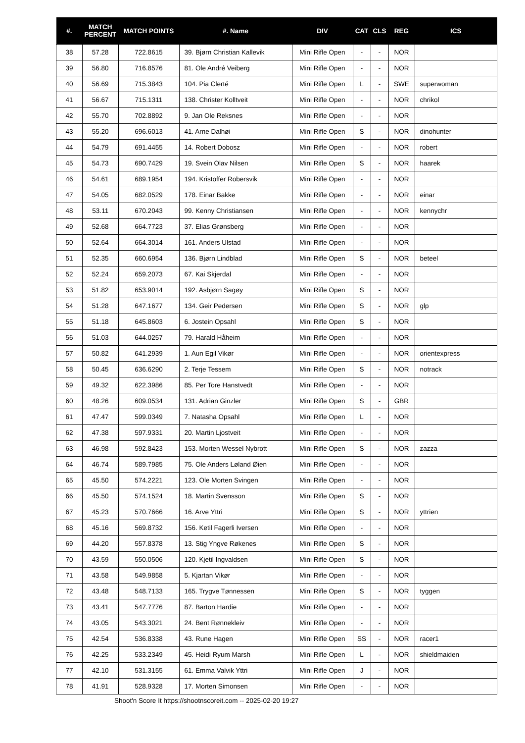| #. | MATCH PERCENT | MATCH POINTS | #. Name | DIV | CAT | CLS | REG | ICS |
| --- | --- | --- | --- | --- | --- | --- | --- | --- |
| 38 | 57.28 | 722.8615 | 39. Bjørn Christian Kallevik | Mini Rifle Open | - | - | NOR | |
| 39 | 56.80 | 716.8576 | 81. Ole André Veiberg | Mini Rifle Open | - | - | NOR | |
| 40 | 56.69 | 715.3843 | 104. Pia Clerté | Mini Rifle Open | L | - | SWE | superwoman |
| 41 | 56.67 | 715.1311 | 138. Christer Kolltveit | Mini Rifle Open | - | - | NOR | chrikol |
| 42 | 55.70 | 702.8892 | 9. Jan Ole Reksnes | Mini Rifle Open | - | - | NOR | |
| 43 | 55.20 | 696.6013 | 41. Arne Dalhøi | Mini Rifle Open | S | - | NOR | dinohunter |
| 44 | 54.79 | 691.4455 | 14. Robert Dobosz | Mini Rifle Open | - | - | NOR | robert |
| 45 | 54.73 | 690.7429 | 19. Svein Olav Nilsen | Mini Rifle Open | S | - | NOR | haarek |
| 46 | 54.61 | 689.1954 | 194. Kristoffer Robersvik | Mini Rifle Open | - | - | NOR | |
| 47 | 54.05 | 682.0529 | 178. Einar Bakke | Mini Rifle Open | - | - | NOR | einar |
| 48 | 53.11 | 670.2043 | 99. Kenny Christiansen | Mini Rifle Open | - | - | NOR | kennychr |
| 49 | 52.68 | 664.7723 | 37. Elias Grønsberg | Mini Rifle Open | - | - | NOR | |
| 50 | 52.64 | 664.3014 | 161. Anders Ulstad | Mini Rifle Open | - | - | NOR | |
| 51 | 52.35 | 660.6954 | 136. Bjørn Lindblad | Mini Rifle Open | S | - | NOR | beteel |
| 52 | 52.24 | 659.2073 | 67. Kai Skjerdal | Mini Rifle Open | - | - | NOR | |
| 53 | 51.82 | 653.9014 | 192. Asbjørn Sagøy | Mini Rifle Open | S | - | NOR | |
| 54 | 51.28 | 647.1677 | 134. Geir Pedersen | Mini Rifle Open | S | - | NOR | glp |
| 55 | 51.18 | 645.8603 | 6. Jostein Opsahl | Mini Rifle Open | S | - | NOR | |
| 56 | 51.03 | 644.0257 | 79. Harald Håheim | Mini Rifle Open | - | - | NOR | |
| 57 | 50.82 | 641.2939 | 1. Aun Egil Vikør | Mini Rifle Open | - | - | NOR | orientexpress |
| 58 | 50.45 | 636.6290 | 2. Terje Tessem | Mini Rifle Open | S | - | NOR | notrack |
| 59 | 49.32 | 622.3986 | 85. Per Tore Hanstvedt | Mini Rifle Open | - | - | NOR | |
| 60 | 48.26 | 609.0534 | 131. Adrian Ginzler | Mini Rifle Open | S | - | GBR | |
| 61 | 47.47 | 599.0349 | 7. Natasha Opsahl | Mini Rifle Open | L | - | NOR | |
| 62 | 47.38 | 597.9331 | 20. Martin Ljostveit | Mini Rifle Open | - | - | NOR | |
| 63 | 46.98 | 592.8423 | 153. Morten Wessel Nybrott | Mini Rifle Open | S | - | NOR | zazza |
| 64 | 46.74 | 589.7985 | 75. Ole Anders Løland Øien | Mini Rifle Open | - | - | NOR | |
| 65 | 45.50 | 574.2221 | 123. Ole Morten Svingen | Mini Rifle Open | - | - | NOR | |
| 66 | 45.50 | 574.1524 | 18. Martin Svensson | Mini Rifle Open | S | - | NOR | |
| 67 | 45.23 | 570.7666 | 16. Arve Yttri | Mini Rifle Open | S | - | NOR | yttrien |
| 68 | 45.16 | 569.8732 | 156. Ketil Fagerli Iversen | Mini Rifle Open | - | - | NOR | |
| 69 | 44.20 | 557.8378 | 13. Stig Yngve Røkenes | Mini Rifle Open | S | - | NOR | |
| 70 | 43.59 | 550.0506 | 120. Kjetil Ingvaldsen | Mini Rifle Open | S | - | NOR | |
| 71 | 43.58 | 549.9858 | 5. Kjartan Vikør | Mini Rifle Open | - | - | NOR | |
| 72 | 43.48 | 548.7133 | 165. Trygve Tønnessen | Mini Rifle Open | S | - | NOR | tyggen |
| 73 | 43.41 | 547.7776 | 87. Barton Hardie | Mini Rifle Open | - | - | NOR | |
| 74 | 43.05 | 543.3021 | 24. Bent Rønnekleiv | Mini Rifle Open | - | - | NOR | |
| 75 | 42.54 | 536.8338 | 43. Rune Hagen | Mini Rifle Open | SS | - | NOR | racer1 |
| 76 | 42.25 | 533.2349 | 45. Heidi Ryum Marsh | Mini Rifle Open | L | - | NOR | shieldmaiden |
| 77 | 42.10 | 531.3155 | 61. Emma Valvik Yttri | Mini Rifle Open | J | - | NOR | |
| 78 | 41.91 | 528.9328 | 17. Morten Simonsen | Mini Rifle Open | - | - | NOR | |
Shoot'n Score It https://shootnscoreit.com -- 2025-02-20 19:27